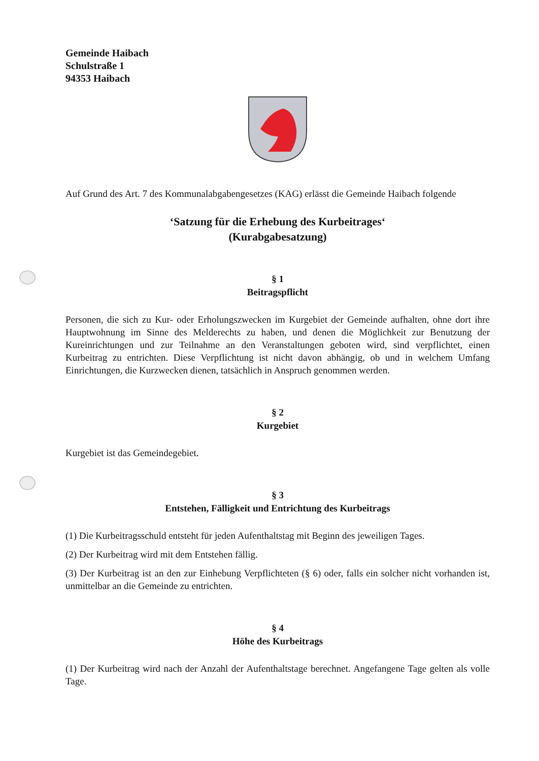Gemeinde Haibach
Schulstraße 1
94353 Haibach
Auf Grund des Art. 7 des Kommunalabgabengesetzes (KAG) erlässt die Gemeinde Haibach folgende
‘Satzung für die Erhebung des Kurbeitrages‘
(Kurabgabesatzung)
§ 1
Beitragspflicht
Personen, die sich zu Kur- oder Erholungszwecken im Kurgebiet der Gemeinde aufhalten, ohne dort ihre Hauptwohnung im Sinne des Melderechts zu haben, und denen die Möglichkeit zur Benutzung der Kureinrichtungen und zur Teilnahme an den Veranstaltungen geboten wird, sind verpflichtet, einen Kurbeitrag zu entrichten. Diese Verpflichtung ist nicht davon abhängig, ob und in welchem Umfang Einrichtungen, die Kurzwecken dienen, tatsächlich in Anspruch genommen werden.
§ 2
Kurgebiet
Kurgebiet ist das Gemeindegebiet.
§ 3
Entstehen, Fälligkeit und Entrichtung des Kurbeitrags
(1) Die Kurbeitragsschuld entsteht für jeden Aufenthaltstag mit Beginn des jeweiligen Tages.
(2) Der Kurbeitrag wird mit dem Entstehen fällig.
(3) Der Kurbeitrag ist an den zur Einhebung Verpflichteten (§ 6) oder, falls ein solcher nicht vorhanden ist, unmittelbar an die Gemeinde zu entrichten.
§ 4
Höhe des Kurbeitrags
(1) Der Kurbeitrag wird nach der Anzahl der Aufenthaltstage berechnet. Angefangene Tage gelten als volle Tage.